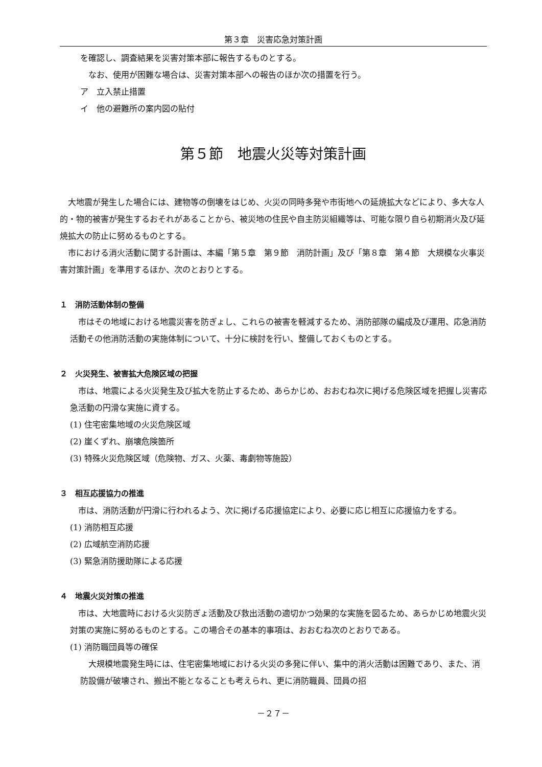第３章　災害応急対策計画
を確認し、調査結果を災害対策本部に報告するものとする。
なお、使用が困難な場合は、災害対策本部への報告のほか次の措置を行う。
ア　立入禁止措置
イ　他の避難所の案内図の貼付
第５節　地震火災等対策計画
大地震が発生した場合には、建物等の倒壊をはじめ、火災の同時多発や市街地への延焼拡大などにより、多大な人的・物的被害が発生するおそれがあることから、被災地の住民や自主防災組織等は、可能な限り自ら初期消火及び延焼拡大の防止に努めるものとする。
市における消火活動に関する計画は、本編「第５章　第９節　消防計画」及び「第８章　第４節　大規模な火事災害対策計画」を準用するほか、次のとおりとする。
１　消防活動体制の整備
市はその地域における地震災害を防ぎょし、これらの被害を軽減するため、消防部隊の編成及び運用、応急消防活動その他消防活動の実施体制について、十分に検討を行い、整備しておくものとする。
２　火災発生、被害拡大危険区域の把握
市は、地震による火災発生及び拡大を防止するため、あらかじめ、おおむね次に掲げる危険区域を把握し災害応急活動の円滑な実施に資する。
(1) 住宅密集地域の火災危険区域
(2) 崖くずれ、崩壊危険箇所
(3) 特殊火災危険区域（危険物、ガス、火薬、毒劇物等施設）
３　相互応援協力の推進
市は、消防活動が円滑に行われるよう、次に掲げる応援協定により、必要に応じ相互に応援協力をする。
(1) 消防相互応援
(2) 広域航空消防応援
(3) 緊急消防援助隊による応援
４　地震火災対策の推進
市は、大地震時における火災防ぎょ活動及び救出活動の適切かつ効果的な実施を図るため、あらかじめ地震火災対策の実施に努めるものとする。この場合その基本的事項は、おおむね次のとおりである。
(1) 消防職団員等の確保
大規模地震発生時には、住宅密集地域における火災の多発に伴い、集中的消火活動は困難であり、また、消防設備が破壊され、搬出不能となることも考えられ、更に消防職員、団員の招
－２７－